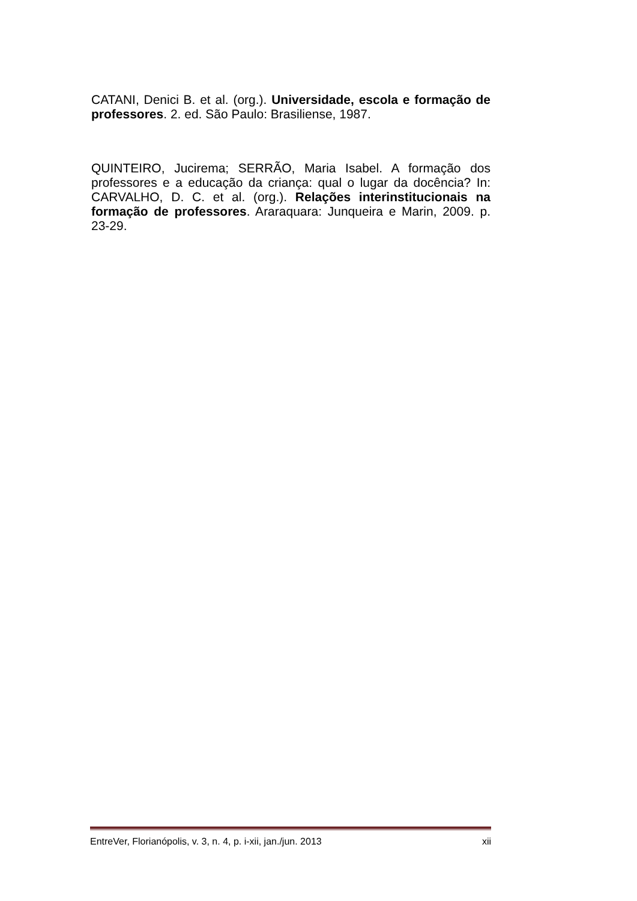CATANI, Denici B. et al. (org.). Universidade, escola e formação de professores. 2. ed. São Paulo: Brasiliense, 1987.
QUINTEIRO, Jucirema; SERRÃO, Maria Isabel. A formação dos professores e a educação da criança: qual o lugar da docência? In: CARVALHO, D. C. et al. (org.). Relações interinstitucionais na formação de professores. Araraquara: Junqueira e Marin, 2009. p. 23-29.
EntreVer, Florianópolis, v. 3, n. 4, p. i-xii, jan./jun. 2013 xii